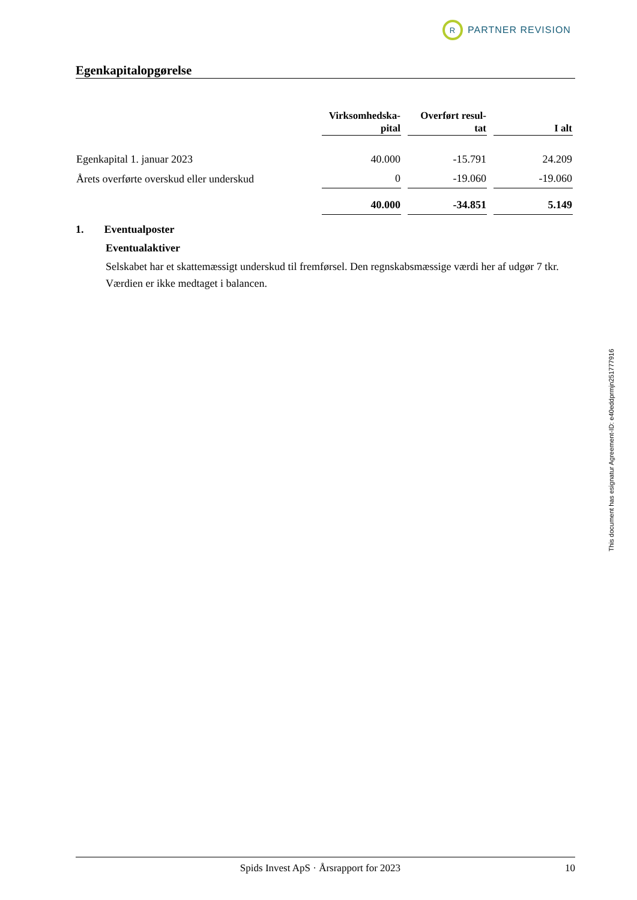R
PARTNER REVISION
Egenkapitalopgørelse
| | Virksomhedska- pital | Overført resul- tat | I alt |
| --- | --- | --- | --- |
| Egenkapital 1. januar 2023 | 40.000 | -15.791 | 24.209 |
| Årets overførte overskud eller underskud | 0 | -19.060 | -19.060 |
| | 40.000 | -34.851 | 5.149 |
1. Eventualposter
Eventualaktiver
Selskabet har et skattemæssigt underskud til fremførsel. Den regnskabsmæssige værdi her af udgør 7 tkr. Værdien er ikke medtaget i balancen.
This document has esignatur Agreement-ID: e40eddprmjn251777916
Spids Invest ApS · Årsrapport for 2023 10